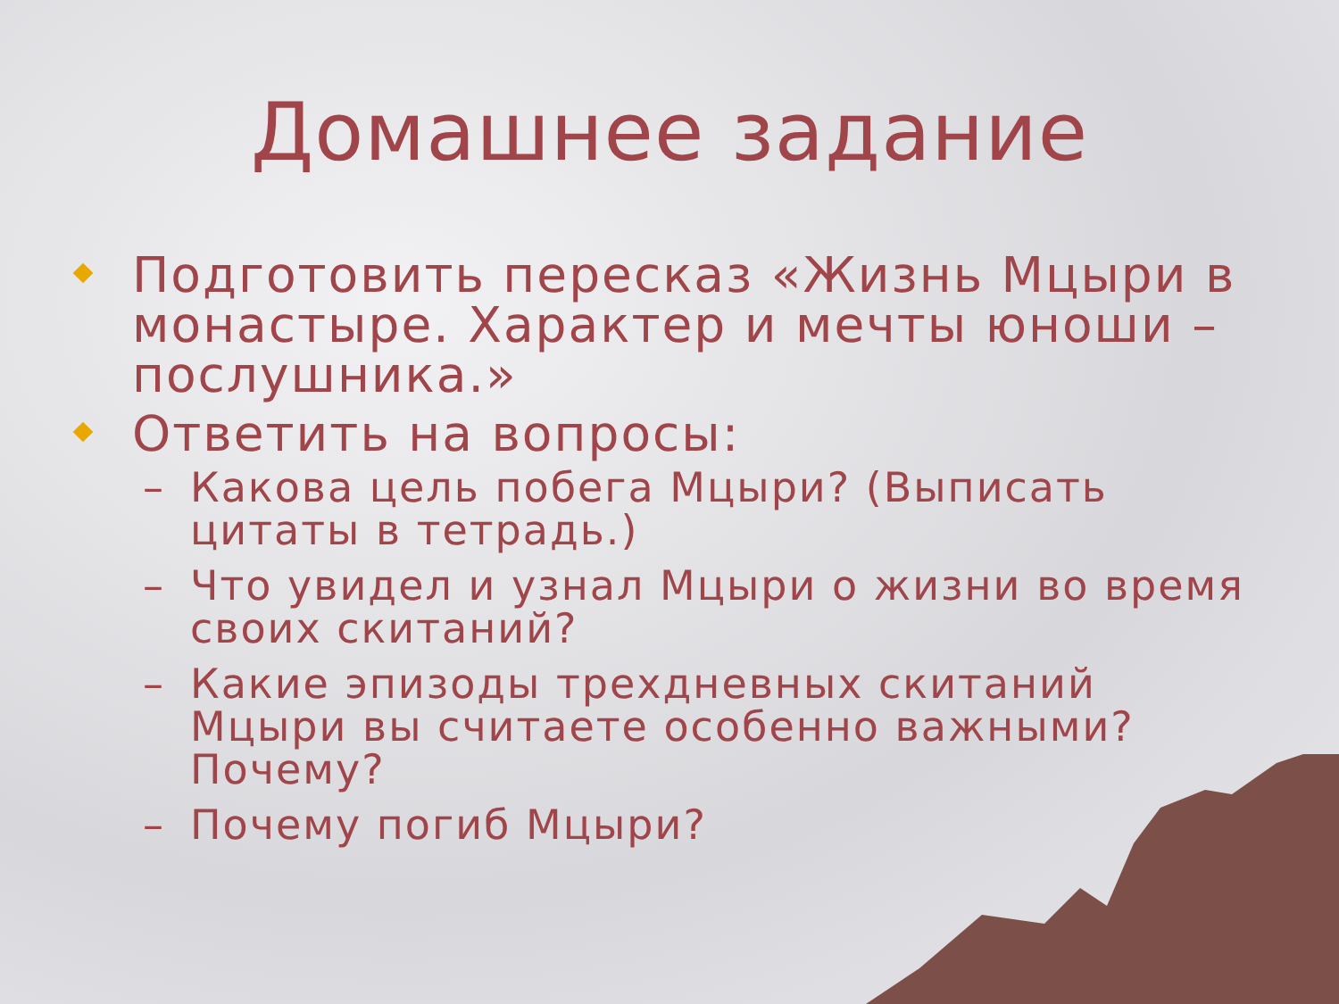Домашнее задание
Подготовить пересказ «Жизнь Мцыри в монастыре. Характер и мечты юноши – послушника.»
Ответить на вопросы:
– Какова цель побега Мцыри? (Выписать цитаты в тетрадь.)
– Что увидел и узнал Мцыри о жизни во время своих скитаний?
– Какие эпизоды трехдневных скитаний Мцыри вы считаете особенно важными? Почему?
– Почему погиб Мцыри?